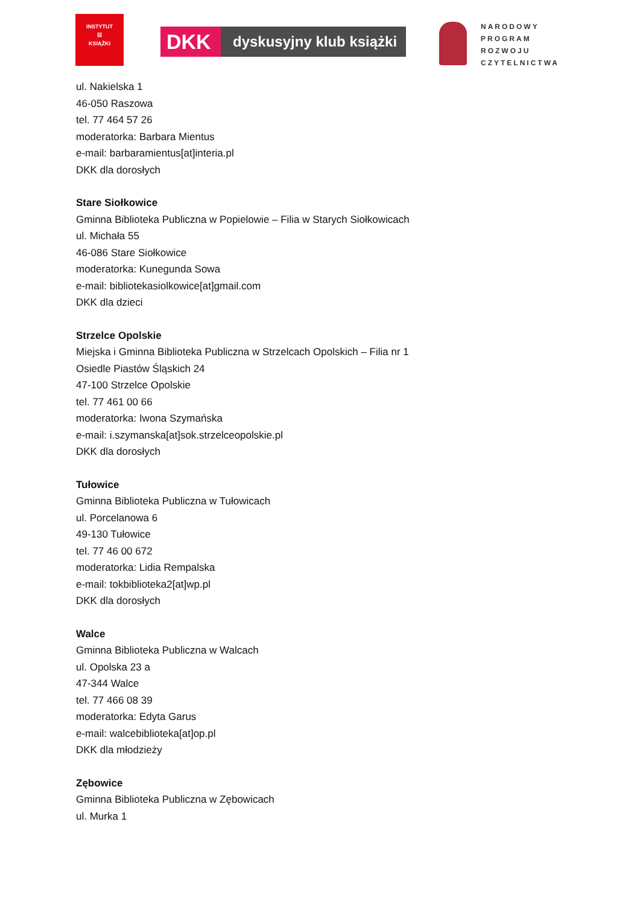INSTYTUT
☒
KSIĄŻKI
DKK
dyskusyjny klub książki
NARODOWY
PROGRAM
ROZWOJU
CZYTELNICTWA
ul. Nakielska 1
46-050 Raszowa
tel. 77 464 57 26
moderatorka: Barbara Mientus
e-mail: barbaramientus[at]interia.pl
DKK dla dorosłych
Stare Siołkowice
Gminna Biblioteka Publiczna w Popielowie – Filia w Starych Siołkowicach
ul. Michała 55
46-086 Stare Siołkowice
moderatorka: Kunegunda Sowa
e-mail: bibliotekasiolkowice[at]gmail.com
DKK dla dzieci
Strzelce Opolskie
Miejska i Gminna Biblioteka Publiczna w Strzelcach Opolskich – Filia nr 1
Osiedle Piastów Śląskich 24
47-100 Strzelce Opolskie
tel. 77 461 00 66
moderatorka: Iwona Szymańska
e-mail: i.szymanska[at]sok.strzelceopolskie.pl
DKK dla dorosłych
Tułowice
Gminna Biblioteka Publiczna w Tułowicach
ul. Porcelanowa 6
49-130 Tułowice
tel. 77 46 00 672
moderatorka: Lidia Rempalska
e-mail: tokbiblioteka2[at]wp.pl
DKK dla dorosłych
Walce
Gminna Biblioteka Publiczna w Walcach
ul. Opolska 23 a
47-344 Walce
tel. 77 466 08 39
moderatorka: Edyta Garus
e-mail: walcebiblioteka[at]op.pl
DKK dla młodzieży
Zębowice
Gminna Biblioteka Publiczna w Zębowicach
ul. Murka 1